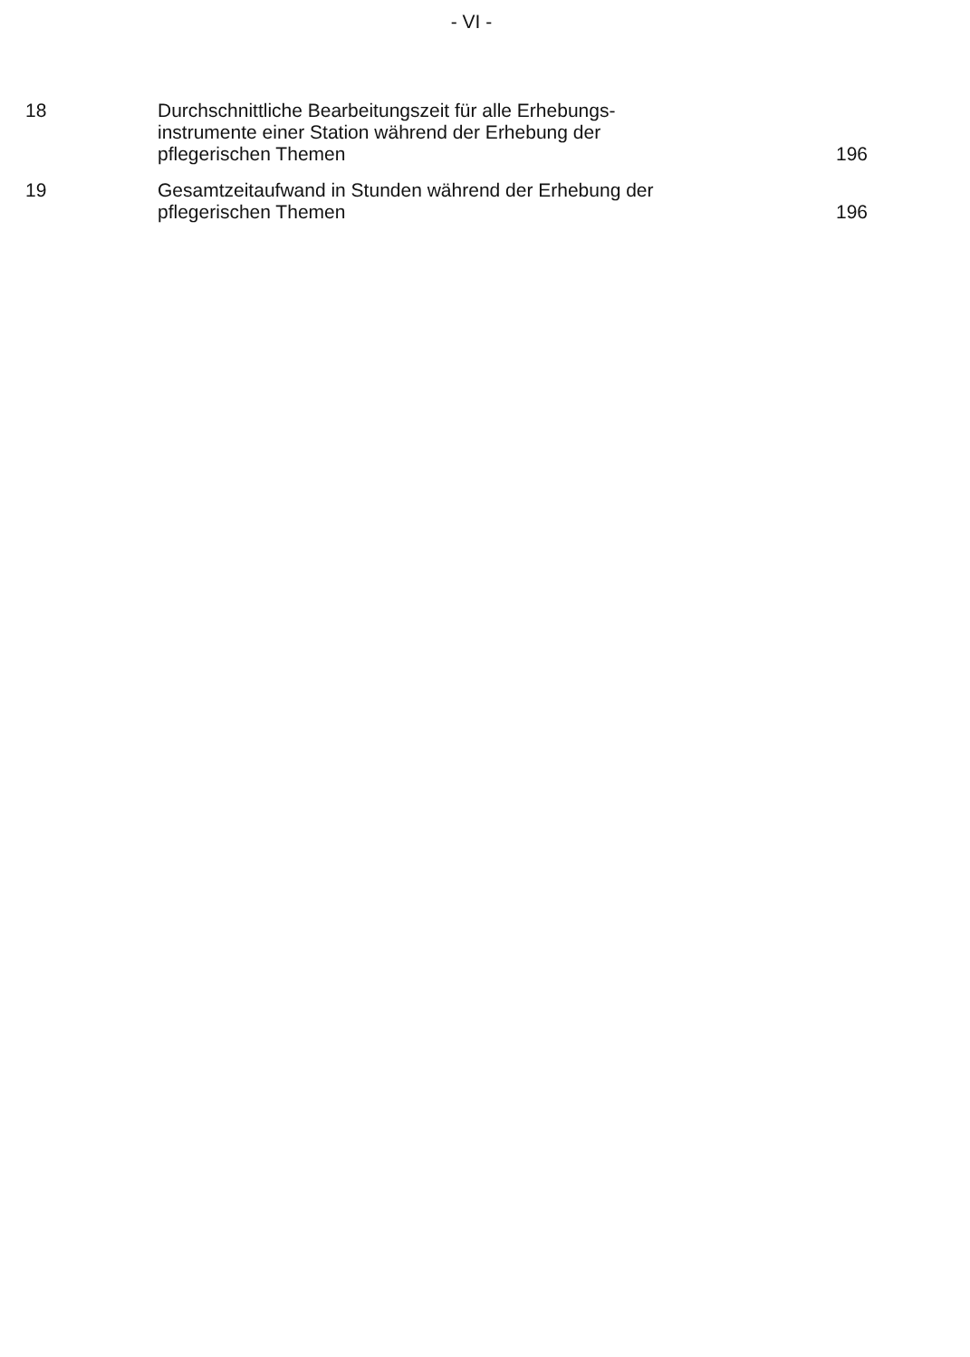- VI -
| 18 | Durchschnittliche Bearbeitungszeit für alle Erhebungs- instrumente einer Station während der Erhebung der pflegerischen Themen | 196 |
| 19 | Gesamtzeitaufwand in Stunden während der Erhebung der pflegerischen Themen | 196 |